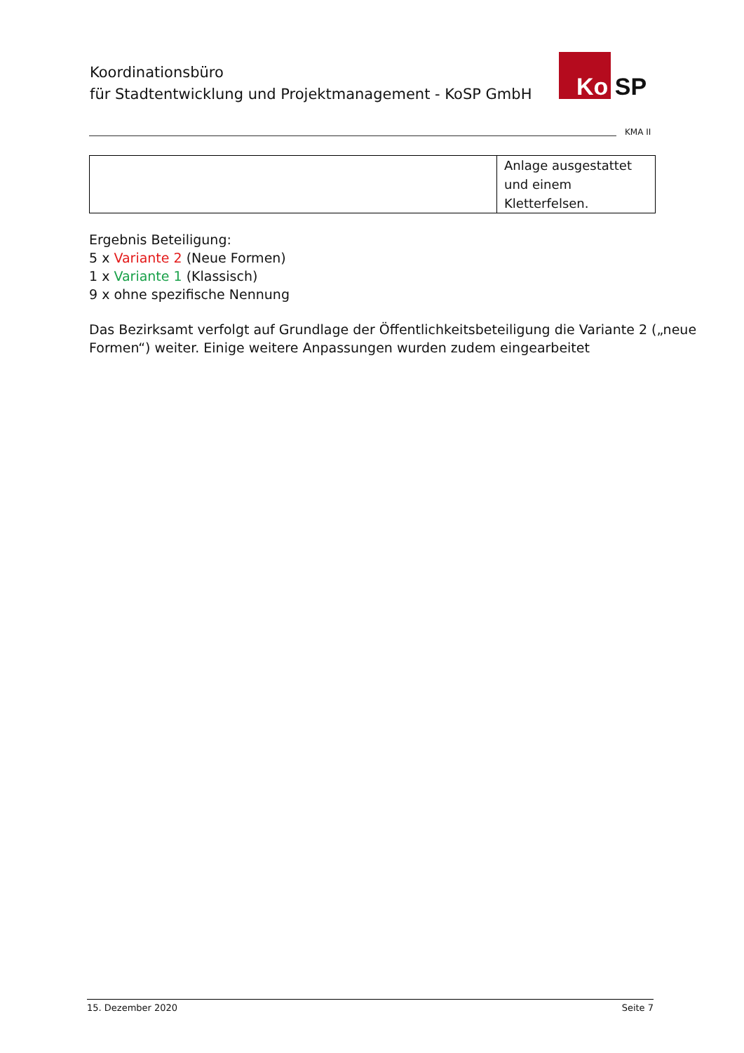Koordinationsbüro
für Stadtentwicklung und Projektmanagement - KoSP GmbH
Ko SP
KMA II
| | Anlage ausgestattet und einem Kletterfelsen. |
Ergebnis Beteiligung:
5 x Variante 2 (Neue Formen)
1 x Variante 1 (Klassisch)
9 x ohne spezifische Nennung
Das Bezirksamt verfolgt auf Grundlage der Öffentlichkeitsbeteiligung die Variante 2 („neue Formen“) weiter. Einige weitere Anpassungen wurden zudem eingearbeitet
15. Dezember 2020 Seite 7